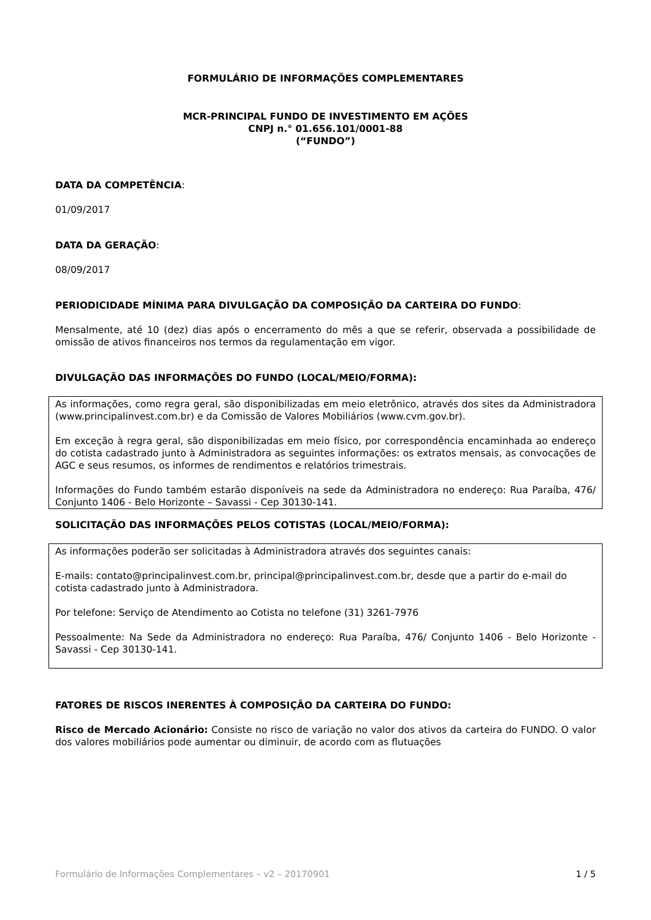FORMULÁRIO DE INFORMAÇÕES COMPLEMENTARES
MCR-PRINCIPAL FUNDO DE INVESTIMENTO EM AÇÕES
CNPJ n.° 01.656.101/0001-88
(“FUNDO”)
DATA DA COMPETÊNCIA:
01/09/2017
DATA DA GERAÇÃO:
08/09/2017
PERIODICIDADE MÍNIMA PARA DIVULGAÇÃO DA COMPOSIÇÃO DA CARTEIRA DO FUNDO:
Mensalmente, até 10 (dez) dias após o encerramento do mês a que se referir, observada a possibilidade de omissão de ativos financeiros nos termos da regulamentação em vigor.
DIVULGAÇÃO DAS INFORMAÇÕES DO FUNDO (LOCAL/MEIO/FORMA):
As informações, como regra geral, são disponibilizadas em meio eletrônico, através dos sites da Administradora (www.principalinvest.com.br) e da Comissão de Valores Mobiliários (www.cvm.gov.br).
Em exceção à regra geral, são disponibilizadas em meio físico, por correspondência encaminhada ao endereço do cotista cadastrado junto à Administradora as seguintes informações: os extratos mensais, as convocações de AGC e seus resumos, os informes de rendimentos e relatórios trimestrais.
Informações do Fundo também estarão disponíveis na sede da Administradora no endereço: Rua Paraíba, 476/ Conjunto 1406 - Belo Horizonte – Savassi - Cep 30130-141.
SOLICITAÇÃO DAS INFORMAÇÕES PELOS COTISTAS (LOCAL/MEIO/FORMA):
As informações poderão ser solicitadas à Administradora através dos seguintes canais:
E-mails: contato@principalinvest.com.br, principal@principalinvest.com.br, desde que a partir do e-mail do cotista cadastrado junto à Administradora.
Por telefone: Serviço de Atendimento ao Cotista no telefone (31) 3261-7976
Pessoalmente: Na Sede da Administradora no endereço: Rua Paraíba, 476/ Conjunto 1406 - Belo Horizonte - Savassi - Cep 30130-141.
FATORES DE RISCOS INERENTES À COMPOSIÇÃO DA CARTEIRA DO FUNDO:
Risco de Mercado Acionário: Consiste no risco de variação no valor dos ativos da carteira do FUNDO. O valor dos valores mobiliários pode aumentar ou diminuir, de acordo com as flutuações
Formulário de Informações Complementares – v2 – 20170901 1 / 5